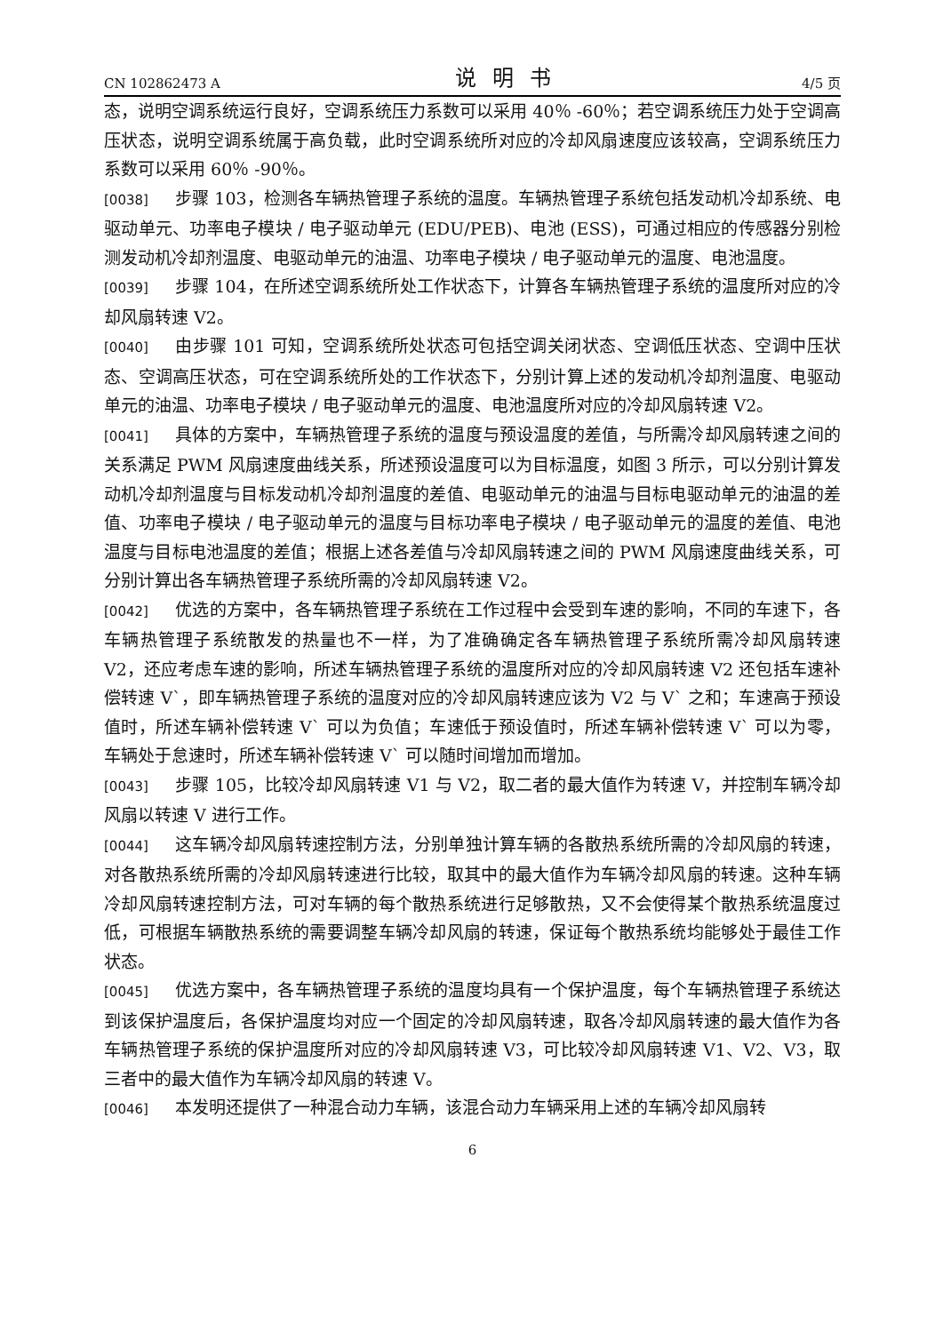CN 102862473 A 说明书 4/5 页
态，说明空调系统运行良好，空调系统压力系数可以采用 40％ -60％；若空调系统压力处于空调高压状态，说明空调系统属于高负载，此时空调系统所对应的冷却风扇速度应该较高，空调系统压力系数可以采用 60％ -90％。
[0038] 步骤 103，检测各车辆热管理子系统的温度。车辆热管理子系统包括发动机冷却系统、电驱动单元、功率电子模块 / 电子驱动单元 (EDU/PEB)、电池 (ESS)，可通过相应的传感器分别检测发动机冷却剂温度、电驱动单元的油温、功率电子模块 / 电子驱动单元的温度、电池温度。
[0039] 步骤 104，在所述空调系统所处工作状态下，计算各车辆热管理子系统的温度所对应的冷却风扇转速 V2。
[0040] 由步骤 101 可知，空调系统所处状态可包括空调关闭状态、空调低压状态、空调中压状态、空调高压状态，可在空调系统所处的工作状态下，分别计算上述的发动机冷却剂温度、电驱动单元的油温、功率电子模块 / 电子驱动单元的温度、电池温度所对应的冷却风扇转速 V2。
[0041] 具体的方案中，车辆热管理子系统的温度与预设温度的差值，与所需冷却风扇转速之间的关系满足 PWM 风扇速度曲线关系，所述预设温度可以为目标温度，如图 3 所示，可以分别计算发动机冷却剂温度与目标发动机冷却剂温度的差值、电驱动单元的油温与目标电驱动单元的油温的差值、功率电子模块 / 电子驱动单元的温度与目标功率电子模块 / 电子驱动单元的温度的差值、电池温度与目标电池温度的差值；根据上述各差值与冷却风扇转速之间的 PWM 风扇速度曲线关系，可分别计算出各车辆热管理子系统所需的冷却风扇转速 V2。
[0042] 优选的方案中，各车辆热管理子系统在工作过程中会受到车速的影响，不同的车速下，各车辆热管理子系统散发的热量也不一样，为了准确确定各车辆热管理子系统所需冷却风扇转速 V2，还应考虑车速的影响，所述车辆热管理子系统的温度所对应的冷却风扇转速 V2 还包括车速补偿转速 V`，即车辆热管理子系统的温度对应的冷却风扇转速应该为 V2 与 V` 之和；车速高于预设值时，所述车辆补偿转速 V` 可以为负值；车速低于预设值时，所述车辆补偿转速 V` 可以为零，车辆处于怠速时，所述车辆补偿转速 V` 可以随时间增加而增加。
[0043] 步骤 105，比较冷却风扇转速 V1 与 V2，取二者的最大值作为转速 V，并控制车辆冷却风扇以转速 V 进行工作。
[0044] 这车辆冷却风扇转速控制方法，分别单独计算车辆的各散热系统所需的冷却风扇的转速，对各散热系统所需的冷却风扇转速进行比较，取其中的最大值作为车辆冷却风扇的转速。这种车辆冷却风扇转速控制方法，可对车辆的每个散热系统进行足够散热，又不会使得某个散热系统温度过低，可根据车辆散热系统的需要调整车辆冷却风扇的转速，保证每个散热系统均能够处于最佳工作状态。
[0045] 优选方案中，各车辆热管理子系统的温度均具有一个保护温度，每个车辆热管理子系统达到该保护温度后，各保护温度均对应一个固定的冷却风扇转速，取各冷却风扇转速的最大值作为各车辆热管理子系统的保护温度所对应的冷却风扇转速 V3，可比较冷却风扇转速 V1、V2、V3，取三者中的最大值作为车辆冷却风扇的转速 V。
[0046] 本发明还提供了一种混合动力车辆，该混合动力车辆采用上述的车辆冷却风扇转
6